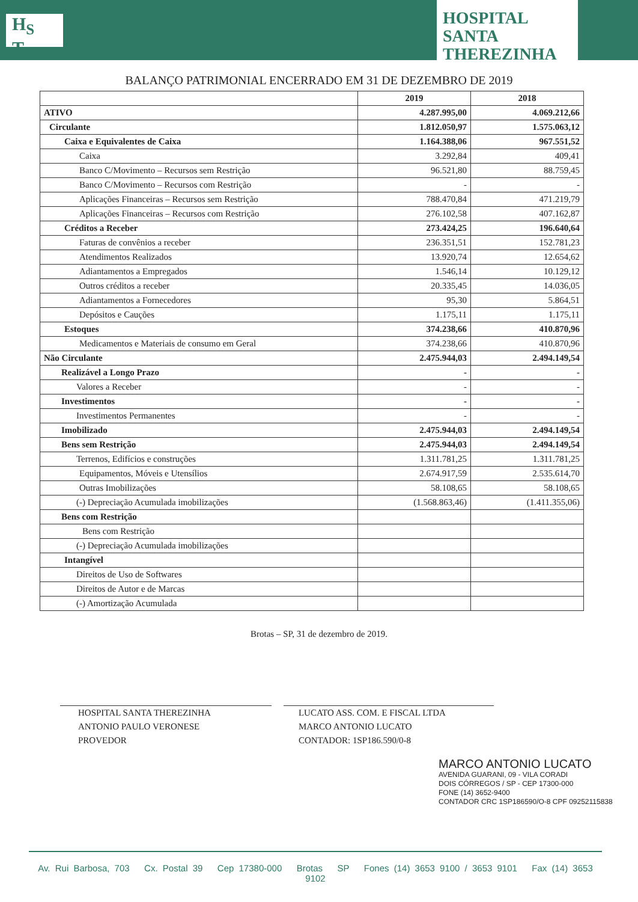H<sub>S</sub>
T
HOSPITAL SANTA
THEREZINHA
BALANÇO PATRIMONIAL ENCERRADO EM 31 DE DEZEMBRO DE 2019
| | 2019 | 2018 |
| --- | --- | --- |
| ATIVO | 4.287.995,00 | 4.069.212,66 |
| Circulante | 1.812.050,97 | 1.575.063,12 |
| Caixa e Equivalentes de Caixa | 1.164.388,06 | 967.551,52 |
| Caixa | 3.292,84 | 409,41 |
| Banco C/Movimento – Recursos sem Restrição | 96.521,80 | 88.759,45 |
| Banco C/Movimento – Recursos com Restrição | - | - |
| Aplicações Financeiras – Recursos sem Restrição | 788.470,84 | 471.219,79 |
| Aplicações Financeiras – Recursos com Restrição | 276.102,58 | 407.162,87 |
| Créditos a Receber | 273.424,25 | 196.640,64 |
| Faturas de convênios a receber | 236.351,51 | 152.781,23 |
| Atendimentos Realizados | 13.920,74 | 12.654,62 |
| Adiantamentos a Empregados | 1.546,14 | 10.129,12 |
| Outros créditos a receber | 20.335,45 | 14.036,05 |
| Adiantamentos a Fornecedores | 95,30 | 5.864,51 |
| Depósitos e Cauções | 1.175,11 | 1.175,11 |
| Estoques | 374.238,66 | 410.870,96 |
| Medicamentos e Materiais de consumo em Geral | 374.238,66 | 410.870,96 |
| Não Circulante | 2.475.944,03 | 2.494.149,54 |
| Realizável a Longo Prazo | - | - |
| Valores a Receber | - | - |
| Investimentos | - | - |
| Investimentos Permanentes | - | - |
| Imobilizado | 2.475.944,03 | 2.494.149,54 |
| Bens sem Restrição | 2.475.944,03 | 2.494.149,54 |
| Terrenos, Edifícios e construções | 1.311.781,25 | 1.311.781,25 |
| Equipamentos, Móveis e Utensílios | 2.674.917,59 | 2.535.614,70 |
| Outras Imobilizações | 58.108,65 | 58.108,65 |
| (-) Depreciação Acumulada imobilizações | (1.568.863,46) | (1.411.355,06) |
| Bens com Restrição | | |
| Bens com Restrição | | |
| (-) Depreciação Acumulada imobilizações | | |
| Intangível | | |
| Direitos de Uso de Softwares | | |
| Direitos de Autor e de Marcas | | |
| (-) Amortização Acumulada | | |
Brotas – SP, 31 de dezembro de 2019.
HOSPITAL SANTA THEREZINHA
ANTONIO PAULO VERONESE
PROVEDOR
LUCATO ASS. COM. E FISCAL LTDA
MARCO ANTONIO LUCATO
CONTADOR: 1SP186.590/0-8
MARCO ANTONIO LUCATO
AVENIDA GUARANI, 09 - VILA CORADI
DOIS CÓRREGOS / SP - CEP 17300-000
FONE (14) 3652-9400
CONTADOR CRC 1SP186590/O-8 CPF 09252115838
Av. Rui Barbosa, 703 Cx. Postal 39 Cep 17380-000 Brotas SP Fones (14) 3653 9100 / 3653 9101 Fax (14) 3653 9102